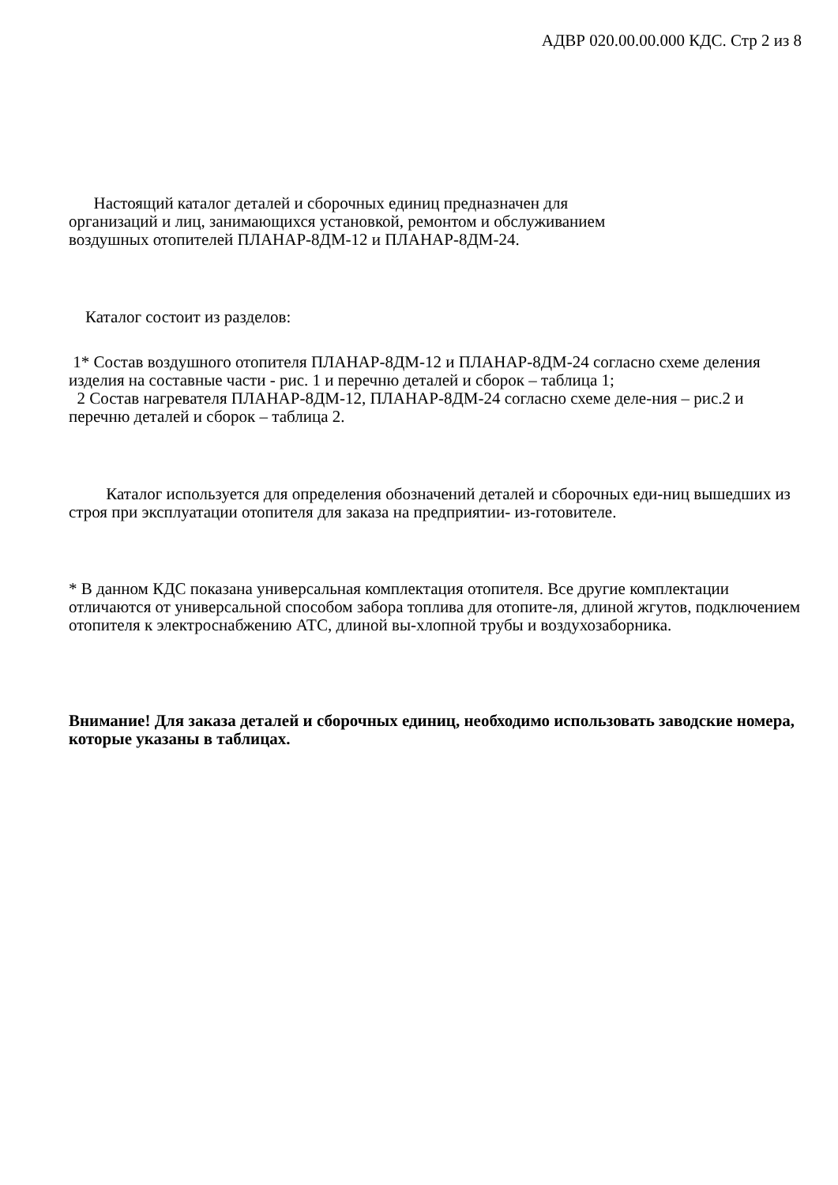АДВР 020.00.00.000 КДС. Стр 2 из 8
Настоящий каталог деталей и сборочных единиц предназначен для
организаций и лиц, занимающихся установкой, ремонтом и обслуживанием
воздушных отопителей ПЛАНАР-8ДМ-12 и ПЛАНАР-8ДМ-24.
Каталог состоит из разделов:
1* Состав воздушного отопителя ПЛАНАР-8ДМ-12 и ПЛАНАР-8ДМ-24 согласно схеме деления изделия на составные части - рис. 1 и перечню деталей и сборок – таблица 1;
2 Состав нагревателя ПЛАНАР-8ДМ-12, ПЛАНАР-8ДМ-24 согласно схеме деле-ния – рис.2 и перечню деталей и сборок – таблица 2.
Каталог используется для определения обозначений деталей и сборочных еди-ниц вышедших из строя при эксплуатации отопителя для заказа на предприятии- из-готовителе.
* В данном КДС показана универсальная комплектация отопителя. Все другие комплектации отличаются от универсальной способом забора топлива для отопите-ля, длиной жгутов, подключением отопителя к электроснабжению АТС, длиной вы-хлопной трубы и воздухозаборника.
Внимание! Для заказа деталей и сборочных единиц, необходимо использовать заводские номера, которые указаны в таблицах.